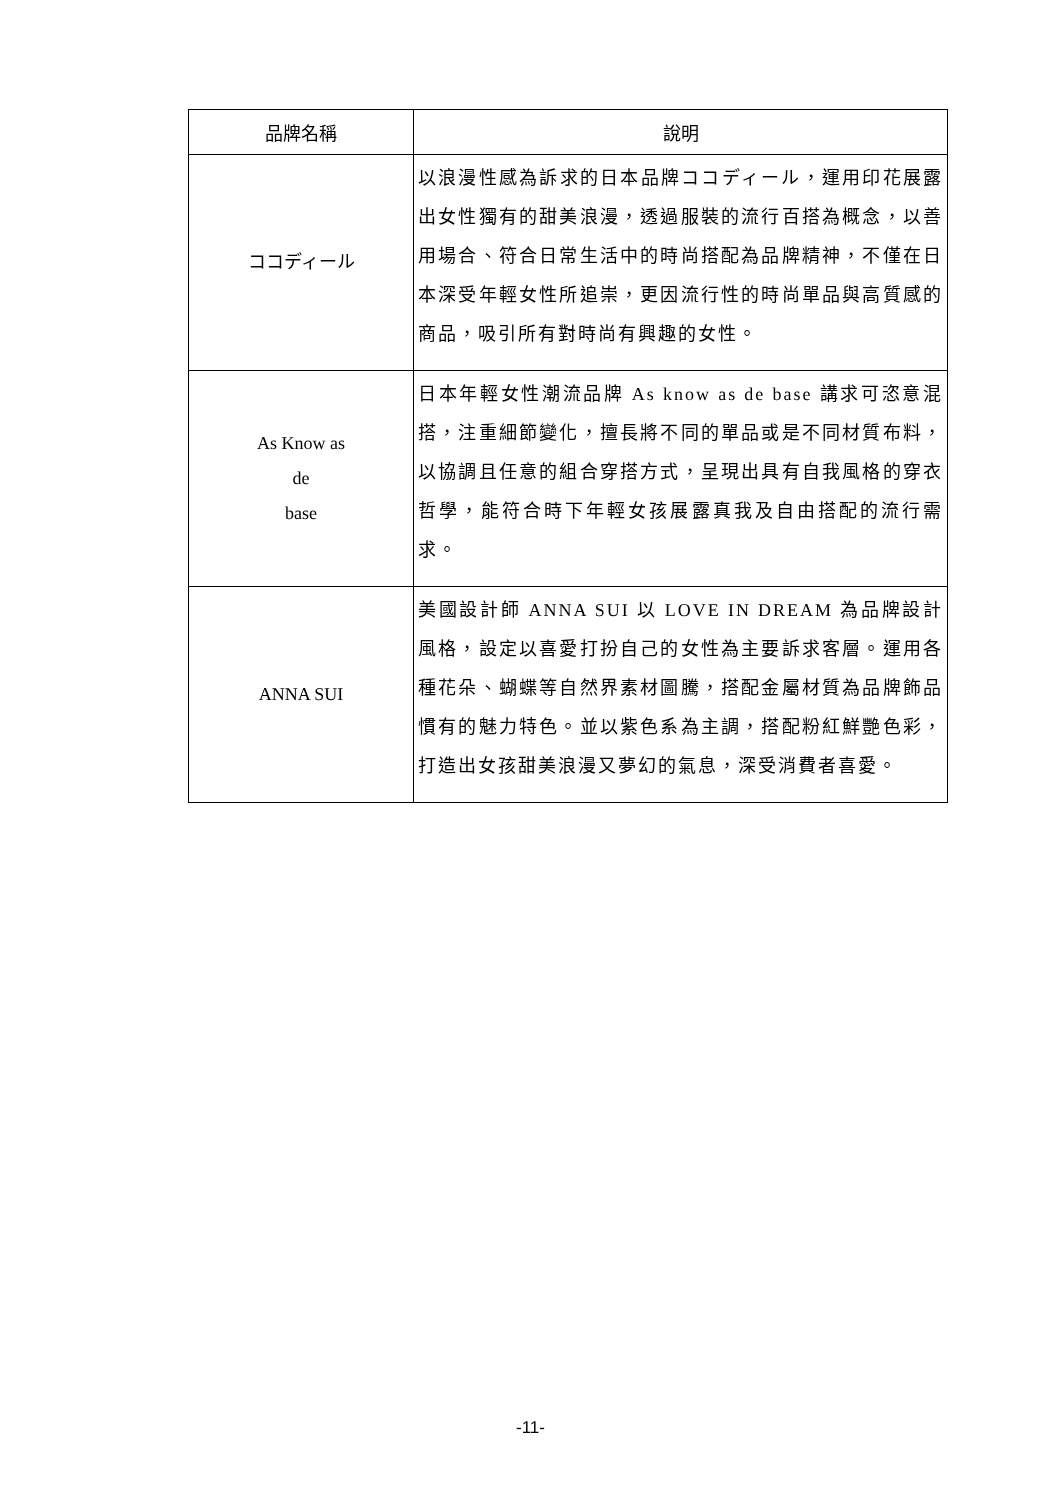| 品牌名稱 | 說明 |
| --- | --- |
| ココディール | 以浪漫性感為訴求的日本品牌ココディール，運用印花展露出女性獨有的甜美浪漫，透過服裝的流行百搭為概念，以善用場合、符合日常生活中的時尚搭配為品牌精神，不僅在日本深受年輕女性所追崇，更因流行性的時尚單品與高質感的商品，吸引所有對時尚有興趣的女性。 |
| As Know as de base | 日本年輕女性潮流品牌 As know as de base 講求可恣意混搭，注重細節變化，擅長將不同的單品或是不同材質布料，以協調且任意的組合穿搭方式，呈現出具有自我風格的穿衣哲學，能符合時下年輕女孩展露真我及自由搭配的流行需求。 |
| ANNA SUI | 美國設計師 ANNA SUI 以 LOVE IN DREAM 為品牌設計風格，設定以喜愛打扮自己的女性為主要訴求客層。運用各種花朵、蝴蝶等自然界素材圖騰，搭配金屬材質為品牌飾品慣有的魅力特色。並以紫色系為主調，搭配粉紅鮮艷色彩，打造出女孩甜美浪漫又夢幻的氣息，深受消費者喜愛。 |
-11-